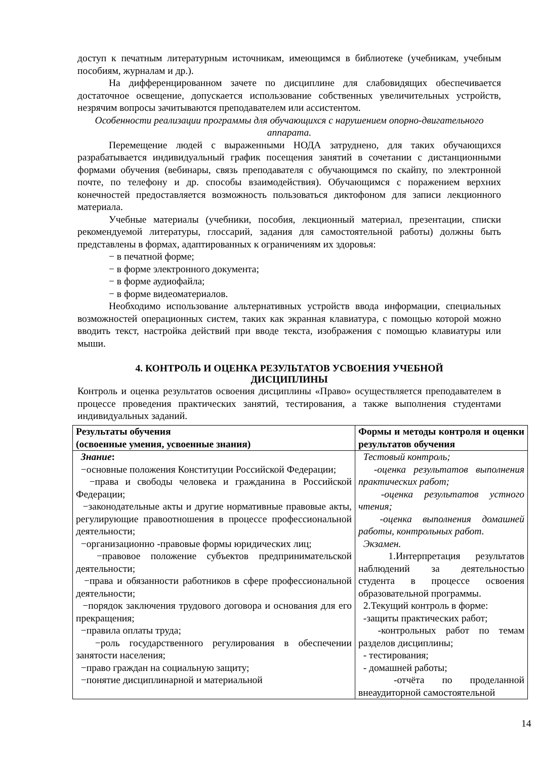доступ к печатным литературным источникам, имеющимся в библиотеке (учебникам, учебным пособиям, журналам и др.).
На дифференцированном зачете по дисциплине для слабовидящих обеспечивается достаточное освещение, допускается использование собственных увеличительных устройств, незрячим вопросы зачитываются преподавателем или ассистентом.
Особенности реализации программы для обучающихся с нарушением опорно-двигательного аппарата.
Перемещение людей с выраженными НОДА затруднено, для таких обучающихся разрабатывается индивидуальный график посещения занятий в сочетании с дистанционными формами обучения (вебинары, связь преподавателя с обучающимся по скайпу, по электронной почте, по телефону и др. способы взаимодействия). Обучающимся с поражением верхних конечностей предоставляется возможность пользоваться диктофоном для записи лекционного материала.
Учебные материалы (учебники, пособия, лекционный материал, презентации, списки рекомендуемой литературы, глоссарий, задания для самостоятельной работы) должны быть представлены в формах, адаптированных к ограничениям их здоровья:
− в печатной форме;
− в форме электронного документа;
− в форме аудиофайла;
− в форме видеоматериалов.
Необходимо использование альтернативных устройств ввода информации, специальных возможностей операционных систем, таких как экранная клавиатура, с помощью которой можно вводить текст, настройка действий при вводе текста, изображения с помощью клавиатуры или мыши.
4. КОНТРОЛЬ И ОЦЕНКА РЕЗУЛЬТАТОВ УСВОЕНИЯ УЧЕБНОЙ ДИСЦИПЛИНЫ
Контроль и оценка результатов освоения дисциплины «Право» осуществляется преподавателем в процессе проведения практических занятий, тестирования, а также выполнения студентами индивидуальных заданий.
| Результаты обучения (освоенные умения, усвоенные знания) | Формы и методы контроля и оценки результатов обучения |
| Знание : −основные положения Конституции Российской Федерации; −права и свободы человека и гражданина в Российской Федерации; −законодательные акты и другие нормативные правовые акты, регулирующие правоотношения в процессе профессиональной деятельности; −организационно -правовые формы юридических лиц; −правовое положение субъектов предпринимательской деятельности; −права и обязанности работников в сфере профессиональной деятельности; −порядок заключения трудового договора и основания для его прекращения; −правила оплаты труда; −роль государственного регулирования в обеспечении занятости населения; −право граждан на социальную защиту; −понятие дисциплинарной и материальной | Тестовый контроль; -оценка результатов выполнения практических работ; -оценка результатов устного чтения; -оценка выполнения домашней работы, контрольных работ. Экзамен. 1.Интерпретация результатов наблюдений за деятельностью студента в процессе освоения образовательной программы. 2.Текущий контроль в форме: -защиты практических работ; -контрольных работ по темам разделов дисциплины; - тестирования; - домашней работы; -отчёта по проделанной внеаудиторной самостоятельной |
14